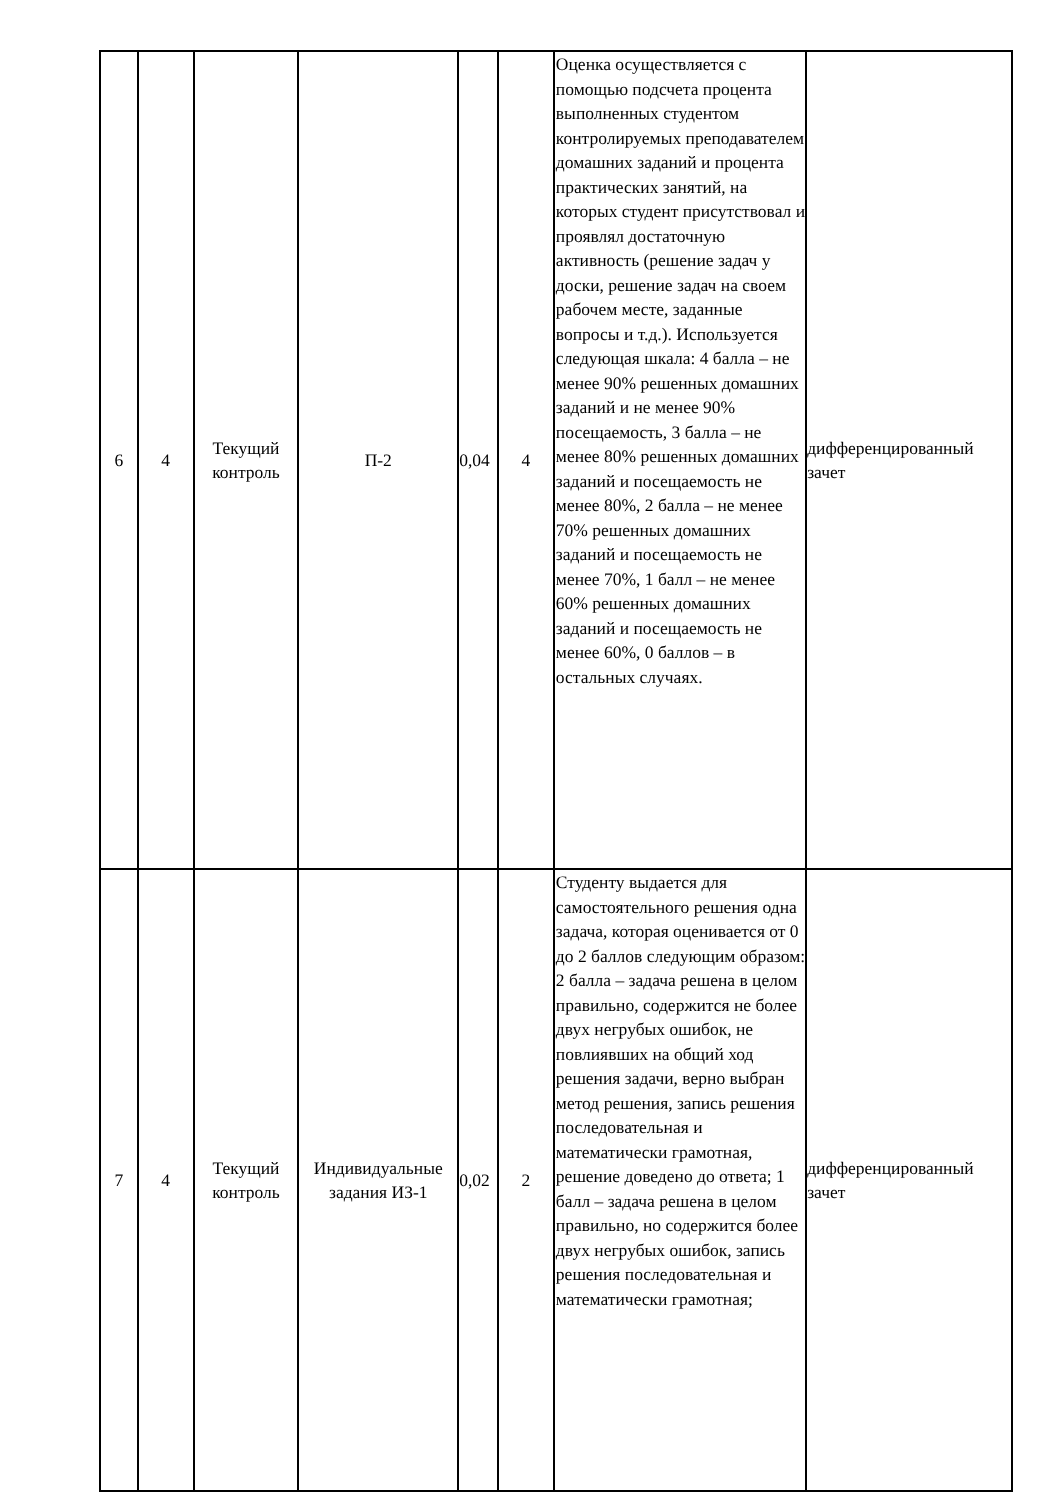| 6 | 4 | Текущий контроль | П-2 | 0,04 | 4 | Оценка осуществляется с помощью подсчета процента выполненных студентом контролируемых преподавателем домашних заданий и процента практических занятий, на которых студент присутствовал и проявлял достаточную активность (решение задач у доски, решение задач на своем рабочем месте, заданные вопросы и т.д.). Используется следующая шкала: 4 балла – не менее 90% решенных домашних заданий и не менее 90% посещаемость, 3 балла – не менее 80% решенных домашних заданий и посещаемость не менее 80%, 2 балла – не менее 70% решенных домашних заданий и посещаемость не менее 70%, 1 балл – не менее 60% решенных домашних заданий и посещаемость не менее 60%, 0 баллов – в остальных случаях. | дифференцированный зачет |
| 7 | 4 | Текущий контроль | Индивидуальные задания ИЗ-1 | 0,02 | 2 | Студенту выдается для самостоятельного решения одна задача, которая оценивается от 0 до 2 баллов следующим образом: 2 балла – задача решена в целом правильно, содержится не более двух негрубых ошибок, не повлиявших на общий ход решения задачи, верно выбран метод решения, запись решения последовательная и математически грамотная, решение доведено до ответа; 1 балл – задача решена в целом правильно, но содержится более двух негрубых ошибок, запись решения последовательная и математически грамотная; | дифференцированный зачет |